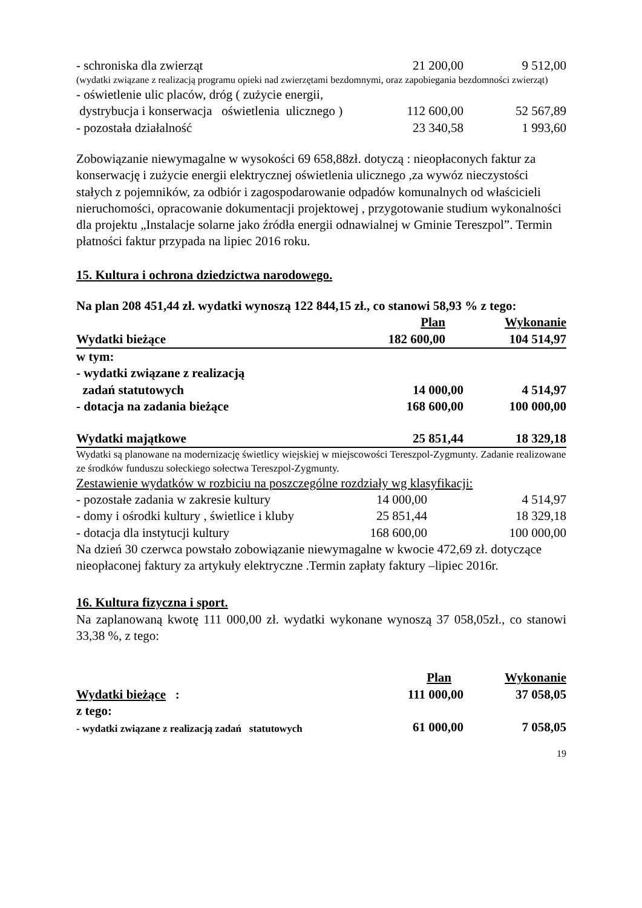| - schroniska dla zwierząt | 21 200,00 | 9 512,00 |
| (wydatki związane z realizacją programu opieki nad zwierzętami bezdomnymi, oraz zapobiegania bezdomności zwierząt) | | |
| - oświetlenie ulic placów, dróg ( zużycie energii, | | |
| dystrybucja i konserwacja oświetlenia ulicznego ) | 112 600,00 | 52 567,89 |
| - pozostała działalność | 23 340,58 | 1 993,60 |
Zobowiązanie niewymagalne w wysokości 69 658,88zł. dotyczą : nieopłaconych faktur za konserwację i zużycie energii elektrycznej oświetlenia ulicznego ,za wywóz nieczystości stałych z pojemników, za odbiór i zagospodarowanie odpadów komunalnych od właścicieli nieruchomości, opracowanie dokumentacji projektowej , przygotowanie studium wykonalności dla projektu „Instalacje solarne jako źródła energii odnawialnej w Gminie Tereszpol”. Termin płatności faktur przypada na lipiec 2016 roku.
15. Kultura i ochrona dziedzictwa narodowego.
Na plan 208 451,44 zł. wydatki wynoszą 122 844,15 zł., co stanowi 58,93 % z tego:
| | Plan | Wykonanie |
| Wydatki bieżące | 182 600,00 | 104 514,97 |
| w tym: | | |
| - wydatki związane z realizacją | | |
| zadań statutowych | 14 000,00 | 4 514,97 |
| - dotacja na zadania bieżące | 168 600,00 | 100 000,00 |
| Wydatki majątkowe | 25 851,44 | 18 329,18 |
Wydatki są planowane na modernizację świetlicy wiejskiej w miejscowości Tereszpol-Zygmunty. Zadanie realizowane ze środków funduszu sołeckiego sołectwa Tereszpol-Zygmunty.
Zestawienie wydatków w rozbiciu na poszczególne rozdziały wg klasyfikacji:
| - pozostałe zadania w zakresie kultury | 14 000,00 | 4 514,97 |
| - domy i ośrodki kultury , świetlice i kluby | 25 851,44 | 18 329,18 |
| - dotacja dla instytucji kultury | 168 600,00 | 100 000,00 |
Na dzień 30 czerwca powstało zobowiązanie niewymagalne w kwocie 472,69 zł. dotyczące nieopłaconej faktury za artykuły elektryczne .Termin zapłaty faktury –lipiec 2016r.
16. Kultura fizyczna i sport.
Na zaplanowaną kwotę 111 000,00 zł. wydatki wykonane wynoszą 37 058,05zł., co stanowi 33,38 %, z tego:
| | Plan | Wykonanie |
| Wydatki bieżące : | 111 000,00 | 37 058,05 |
| z tego: | | |
| - wydatki związane z realizacją zadań statutowych | 61 000,00 | 7 058,05 |
19